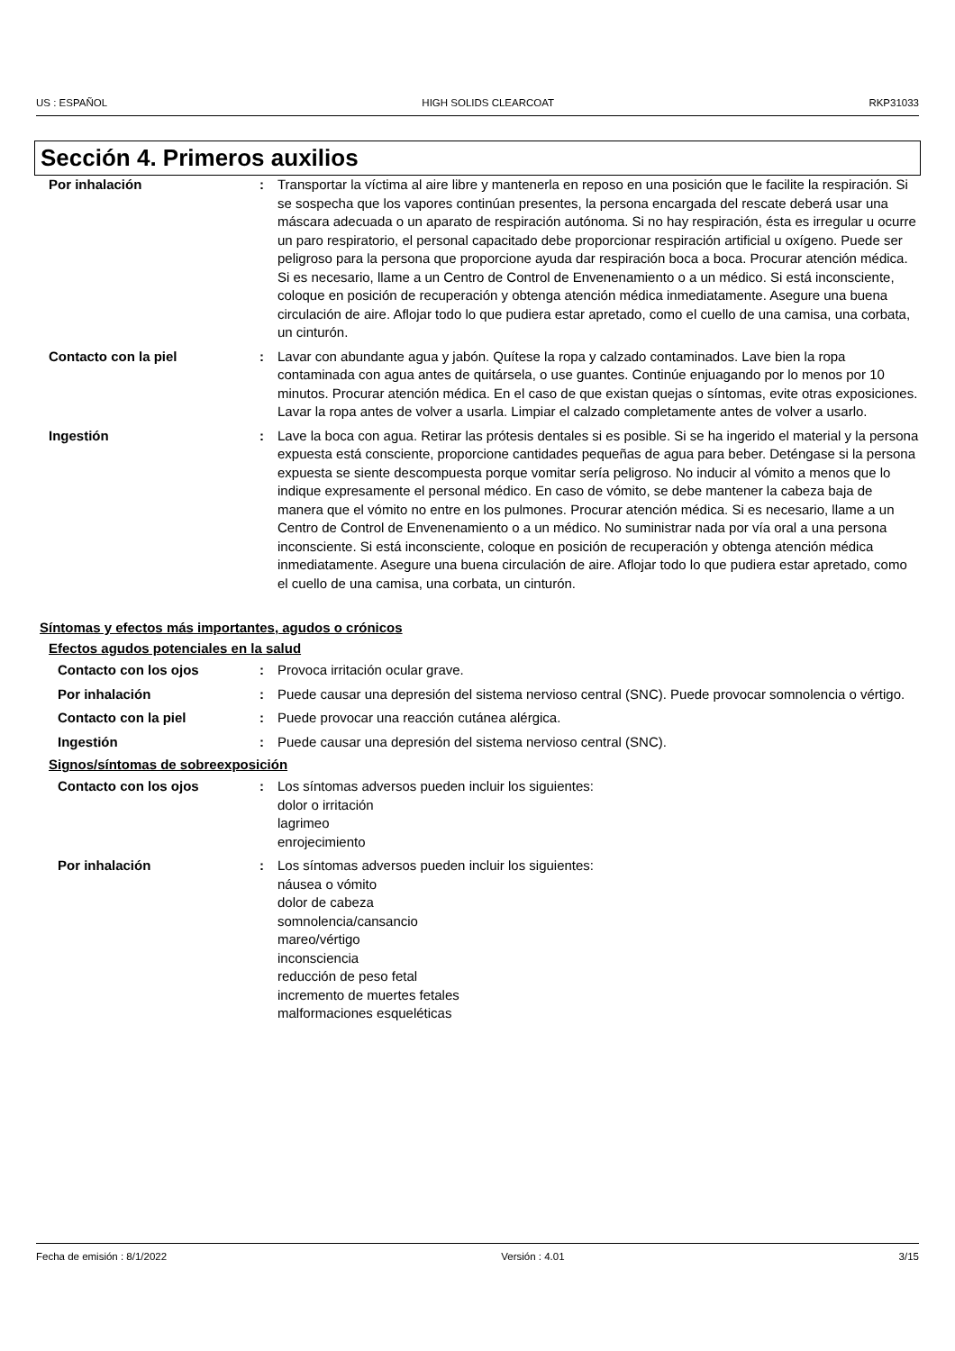US : ESPAÑOL HIGH SOLIDS CLEARCOAT RKP31033
Sección 4. Primeros auxilios
Por inhalación : Transportar la víctima al aire libre y mantenerla en reposo en una posición que le facilite la respiración. Si se sospecha que los vapores continúan presentes, la persona encargada del rescate deberá usar una máscara adecuada o un aparato de respiración autónoma. Si no hay respiración, ésta es irregular u ocurre un paro respiratorio, el personal capacitado debe proporcionar respiración artificial u oxígeno. Puede ser peligroso para la persona que proporcione ayuda dar respiración boca a boca. Procurar atención médica. Si es necesario, llame a un Centro de Control de Envenenamiento o a un médico. Si está inconsciente, coloque en posición de recuperación y obtenga atención médica inmediatamente. Asegure una buena circulación de aire. Aflojar todo lo que pudiera estar apretado, como el cuello de una camisa, una corbata, un cinturón.
Contacto con la piel : Lavar con abundante agua y jabón. Quítese la ropa y calzado contaminados. Lave bien la ropa contaminada con agua antes de quitársela, o use guantes. Continúe enjuagando por lo menos por 10 minutos. Procurar atención médica. En el caso de que existan quejas o síntomas, evite otras exposiciones. Lavar la ropa antes de volver a usarla. Limpiar el calzado completamente antes de volver a usarlo.
Ingestión : Lave la boca con agua. Retirar las prótesis dentales si es posible. Si se ha ingerido el material y la persona expuesta está consciente, proporcione cantidades pequeñas de agua para beber. Deténgase si la persona expuesta se siente descompuesta porque vomitar sería peligroso. No inducir al vómito a menos que lo indique expresamente el personal médico. En caso de vómito, se debe mantener la cabeza baja de manera que el vómito no entre en los pulmones. Procurar atención médica. Si es necesario, llame a un Centro de Control de Envenenamiento o a un médico. No suministrar nada por vía oral a una persona inconsciente. Si está inconsciente, coloque en posición de recuperación y obtenga atención médica inmediatamente. Asegure una buena circulación de aire. Aflojar todo lo que pudiera estar apretado, como el cuello de una camisa, una corbata, un cinturón.
Síntomas y efectos más importantes, agudos o crónicos
Efectos agudos potenciales en la salud
Contacto con los ojos : Provoca irritación ocular grave.
Por inhalación : Puede causar una depresión del sistema nervioso central (SNC). Puede provocar somnolencia o vértigo.
Contacto con la piel : Puede provocar una reacción cutánea alérgica.
Ingestión : Puede causar una depresión del sistema nervioso central (SNC).
Signos/síntomas de sobreexposición
Contacto con los ojos : Los síntomas adversos pueden incluir los siguientes:
dolor o irritación
lagrimeo
enrojecimiento
Por inhalación : Los síntomas adversos pueden incluir los siguientes:
náusea o vómito
dolor de cabeza
somnolencia/cansancio
mareo/vértigo
inconsciencia
reducción de peso fetal
incremento de muertes fetales
malformaciones esqueléticas
Fecha de emisión : 8/1/2022 Versión : 4.01 3/15